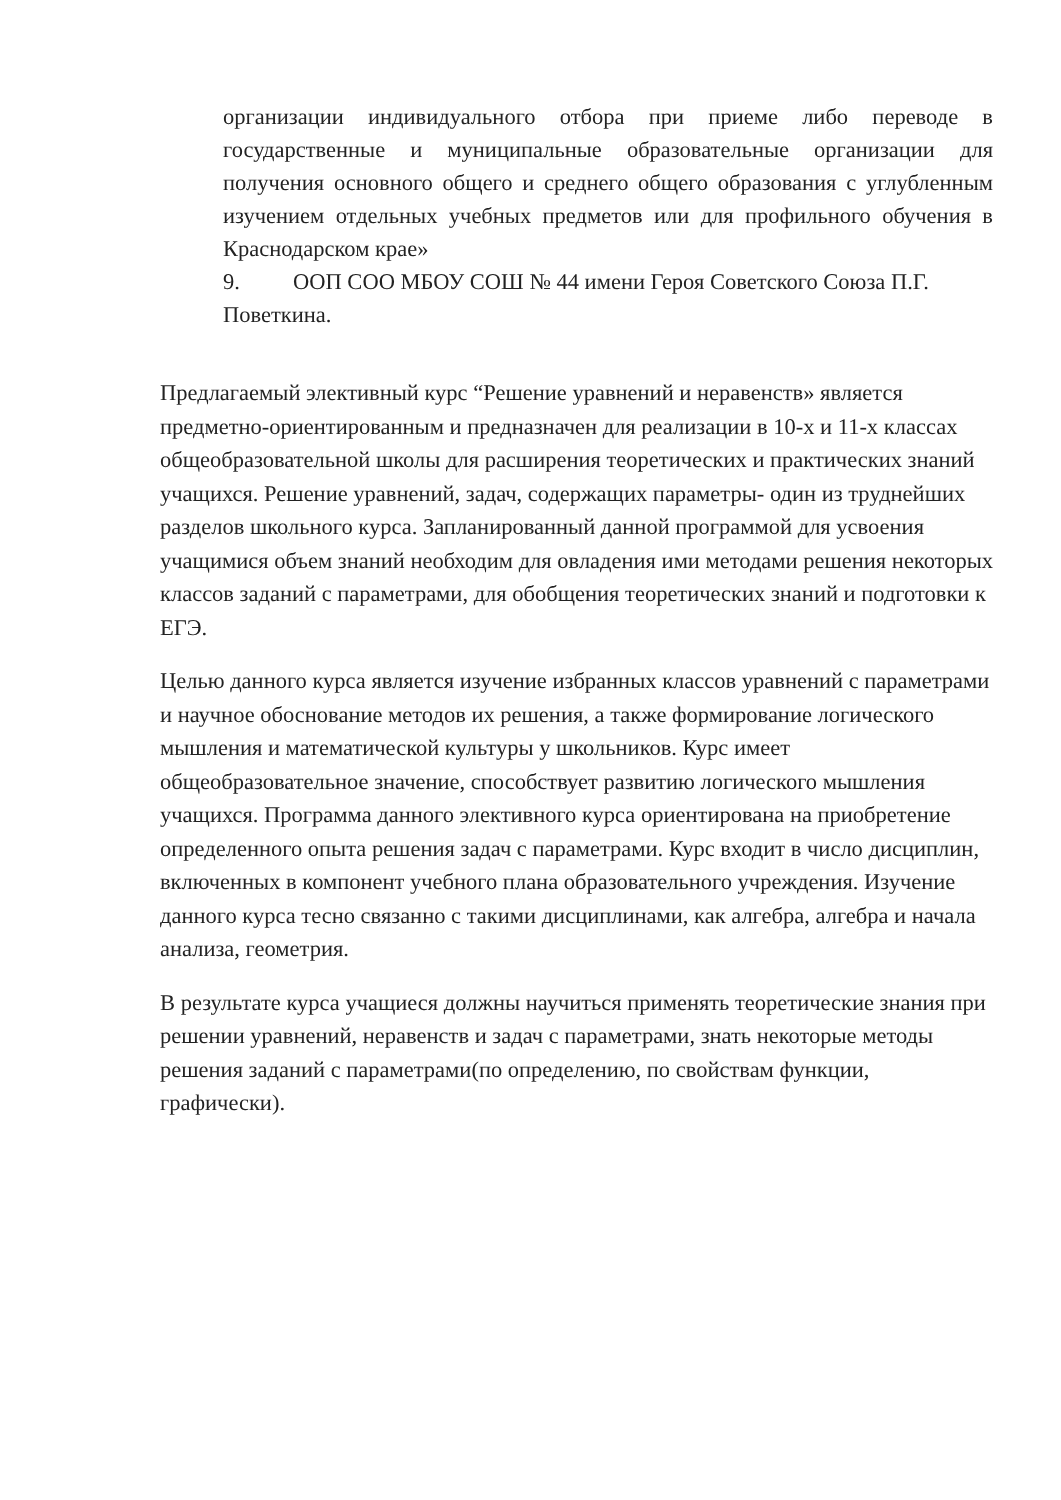организации индивидуального отбора при приеме либо переводе в государственные и муниципальные образовательные организации для получения основного общего и среднего общего образования с углубленным изучением отдельных учебных предметов или для профильного обучения в Краснодарском крае»
9. ООП СОО МБОУ СОШ № 44 имени Героя Советского Союза П.Г. Поветкина.
Предлагаемый элективный курс “Решение уравнений и неравенств» является предметно-ориентированным и предназначен для реализации в 10-х и 11-х классах общеобразовательной школы для расширения теоретических и практических знаний учащихся. Решение уравнений, задач, содержащих параметры- один из труднейших разделов школьного курса. Запланированный данной программой для усвоения учащимися объем знаний необходим для овладения ими методами решения некоторых классов заданий с параметрами, для обобщения теоретических знаний и подготовки к ЕГЭ.
Целью данного курса является изучение избранных классов уравнений с параметрами и научное обоснование методов их решения, а также формирование логического мышления и математической культуры у школьников. Курс имеет общеобразовательное значение, способствует развитию логического мышления учащихся. Программа данного элективного курса ориентирована на приобретение определенного опыта решения задач с параметрами. Курс входит в число дисциплин, включенных в компонент учебного плана образовательного учреждения. Изучение данного курса тесно связанно с такими дисциплинами, как алгебра, алгебра и начала анализа, геометрия.
В результате курса учащиеся должны научиться применять теоретические знания при решении уравнений, неравенств и задач с параметрами, знать некоторые методы решения заданий с параметрами(по определению, по свойствам функции, графически).